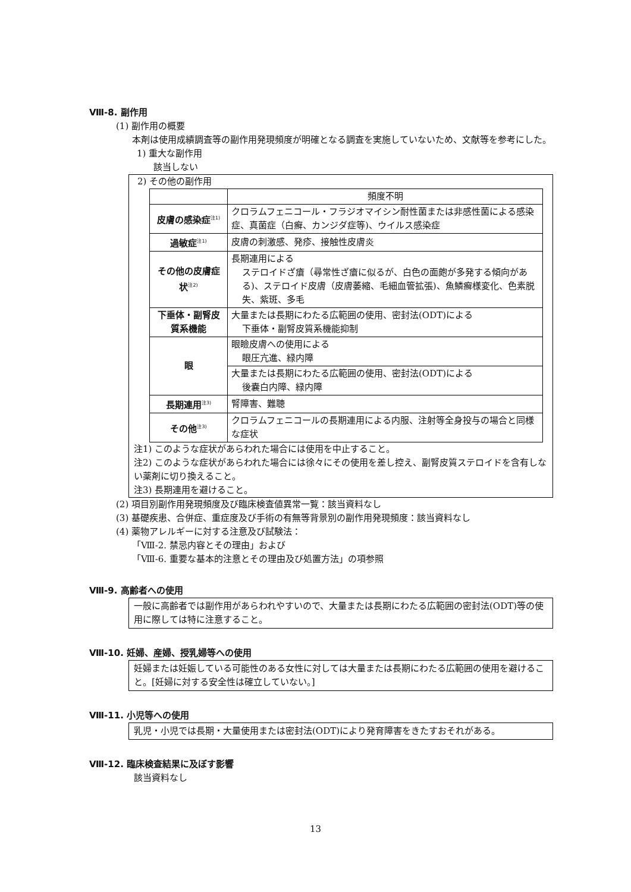Ⅷ-8. 副作用
(1) 副作用の概要
本剤は使用成績調査等の副作用発現頻度が明確となる調査を実施していないため、文献等を参考にした。
1) 重大な副作用
該当しない
2) その他の副作用
| | 頻度不明 |
| --- | --- |
| 皮膚の感染症<sup>注1)</sup> | クロラムフェニコール・フラジオマイシン耐性菌または非感性菌による感染症、真菌症（白癬、カンジダ症等)、ウイルス感染症 |
| 過敏症<sup>注1)</sup> | 皮膚の刺激感、発疹、接触性皮膚炎 |
| その他の皮膚症状<sup>注2)</sup> | 長期連用による ステロイドざ瘡（尋常性ざ瘡に似るが、白色の面皰が多発する傾向がある)、ステロイド皮膚（皮膚萎縮、毛細血管拡張)、魚鱗癬様変化、色素脱失、紫斑、多毛 |
| 下垂体・副腎皮質系機能 | 大量または長期にわたる広範囲の使用、密封法(ODT)による 下垂体・副腎皮質系機能抑制 |
| 眼 | 眼瞼皮膚への使用による 眼圧亢進、緑内障 |
| | 大量または長期にわたる広範囲の使用、密封法(ODT)による 後嚢白内障、緑内障 |
| 長期連用<sup>注3)</sup> | 腎障害、難聴 |
| その他<sup>注3)</sup> | クロラムフェニコールの長期連用による内服、注射等全身投与の場合と同様な症状 |
注1) このような症状があらわれた場合には使用を中止すること。
注2) このような症状があらわれた場合には徐々にその使用を差し控え、副腎皮質ステロイドを含有しない薬剤に切り換えること。
注3) 長期連用を避けること。
(2) 項目別副作用発現頻度及び臨床検査値異常一覧：該当資料なし
(3) 基礎疾患、合併症、重症度及び手術の有無等背景別の副作用発現頻度：該当資料なし
(4) 薬物アレルギーに対する注意及び試験法：
「Ⅷ-2. 禁忌内容とその理由」および
「Ⅷ-6. 重要な基本的注意とその理由及び処置方法」の項参照
Ⅷ-9. 高齢者への使用
一般に高齢者では副作用があらわれやすいので、大量または長期にわたる広範囲の密封法(ODT)等の使用に際しては特に注意すること。
Ⅷ-10. 妊婦、産婦、授乳婦等への使用
妊婦または妊娠している可能性のある女性に対しては大量または長期にわたる広範囲の使用を避けること。[妊婦に対する安全性は確立していない。]
Ⅷ-11. 小児等への使用
乳児・小児では長期・大量使用または密封法(ODT)により発育障害をきたすおそれがある。
Ⅷ-12. 臨床検査結果に及ぼす影響
該当資料なし
13